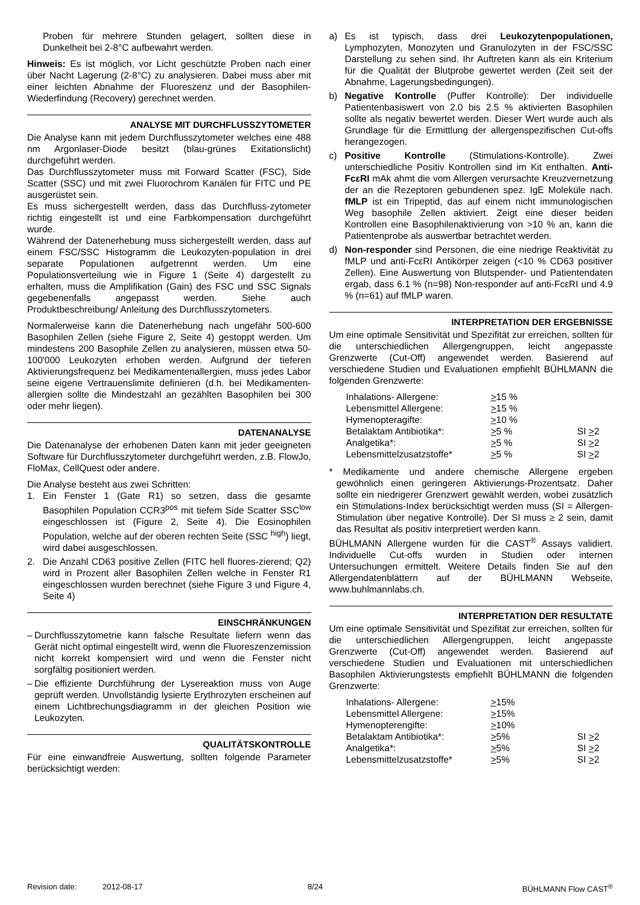Proben für mehrere Stunden gelagert, sollten diese in Dunkelheit bei 2-8°C aufbewahrt werden.
Hinweis: Es ist möglich, vor Licht geschützte Proben nach einer über Nacht Lagerung (2-8°C) zu analysieren. Dabei muss aber mit einer leichten Abnahme der Fluoreszenz und der Basophilen-Wiederfindung (Recovery) gerechnet werden.
ANALYSE MIT DURCHFLUSSZYTOMETER
Die Analyse kann mit jedem Durchflusszytometer welches eine 488 nm Argonlaser-Diode besitzt (blau-grünes Exitationslicht) durchgeführt werden.
Das Durchflusszytometer muss mit Forward Scatter (FSC), Side Scatter (SSC) und mit zwei Fluorochrom Kanälen für FITC und PE ausgerüstet sein.
Es muss sichergestellt werden, dass das Durchfluss-zytometer richtig eingestellt ist und eine Farbkompensation durchgeführt wurde.
Während der Datenerhebung muss sichergestellt werden, dass auf einem FSC/SSC Histogramm die Leukozyten-population in drei separate Populationen aufgetrennt werden. Um eine Populationsverteilung wie in Figure 1 (Seite 4) dargestellt zu erhalten, muss die Amplifikation (Gain) des FSC und SSC Signals gegebenenfalls angepasst werden. Siehe auch Produktbeschreibung/ Anleitung des Durchflusszytometers.
Normalerweise kann die Datenerhebung nach ungefähr 500-600 Basophilen Zellen (siehe Figure 2, Seite 4) gestoppt werden. Um mindestens 200 Basophile Zellen zu analysieren, müssen etwa 50-100'000 Leukozyten erhoben werden. Aufgrund der tieferen Aktivierungsfrequenz bei Medikamentenallergien, muss jedes Labor seine eigene Vertrauenslimite definieren (d.h. bei Medikamenten-allergien sollte die Mindestzahl an gezählten Basophilen bei 300 oder mehr liegen).
DATENANALYSE
Die Datenanalyse der erhobenen Daten kann mit jeder geeigneten Software für Durchflusszytometer durchgeführt werden, z.B. FlowJo, FloMax, CellQuest oder andere.
Die Analyse besteht aus zwei Schritten:
1. Ein Fenster 1 (Gate R1) so setzen, dass die gesamte Basophilen Population CCR3<sup>pos</sup> mit tiefem Side Scatter SSC<sup>low</sup> eingeschlossen ist (Figure 2, Seite 4). Die Eosinophilen Population, welche auf der oberen rechten Seite (SSC <sup>high</sup>) liegt, wird dabei ausgeschlossen.
2. Die Anzahl CD63 positive Zellen (FITC hell fluores-zierend; Q2) wird in Prozent aller Basophilen Zellen welche in Fenster R1 eingeschlossen wurden berechnet (siehe Figure 3 und Figure 4, Seite 4)
EINSCHRÄNKUNGEN
– Durchflusszytometrie kann falsche Resultate liefern wenn das Gerät nicht optimal eingestellt wird, wenn die Fluoreszenzemission nicht korrekt kompensiert wird und wenn die Fenster nicht sorgfältig positioniert werden.
– Die effiziente Durchführung der Lysereaktion muss von Auge geprüft werden. Unvollständig lysierte Erythrozyten erscheinen auf einem Lichtbrechungsdiagramm in der gleichen Position wie Leukozyten.
QUALITÄTSKONTROLLE
Für eine einwandfreie Auswertung, sollten folgende Parameter berücksichtigt werden:
a) Es ist typisch, dass drei Leukozytenpopulationen, Lymphozyten, Monozyten und Granulozyten in der FSC/SSC Darstellung zu sehen sind. Ihr Auftreten kann als ein Kriterium für die Qualität der Blutprobe gewertet werden (Zeit seit der Abnahme, Lagerungsbedingungen).
b) Negative Kontrolle (Puffer Kontrolle): Der individuelle Patientenbasiswert von 2.0 bis 2.5 % aktivierten Basophilen sollte als negativ bewertet werden. Dieser Wert wurde auch als Grundlage für die Ermittlung der allergenspezifischen Cut-offs herangezogen.
c) Positive Kontrolle (Stimulations-Kontrolle). Zwei unterschiedliche Positiv Kontrollen sind im Kit enthalten. Anti-FcεRI mAk ahmt die vom Allergen verursachte Kreuzvernetzung der an die Rezeptoren gebundenen spez. IgE Moleküle nach. fMLP ist ein Tripeptid, das auf einem nicht immunologischen Weg basophile Zellen aktiviert. Zeigt eine dieser beiden Kontrollen eine Basophilenaktivierung von >10 % an, kann die Patientenprobe als auswertbar betrachtet werden.
d) Non-responder sind Personen, die eine niedrige Reaktivität zu fMLP und anti-FcεRI Antikörper zeigen (<10 % CD63 positiver Zellen). Eine Auswertung von Blutspender- und Patientendaten ergab, dass 6.1 % (n=98) Non-responder auf anti-FcεRI und 4.9 % (n=61) auf fMLP waren.
INTERPRETATION DER ERGEBNISSE
Um eine optimale Sensitivität und Spezifität zur erreichen, sollten für die unterschiedlichen Allergengruppen, leicht angepasste Grenzwerte (Cut-Off) angewendet werden. Basierend auf verschiedene Studien und Evaluationen empfiehlt BÜHLMANN die folgenden Grenzwerte:
| Inhalations- Allergene: | > 15 % | |
| Lebensmittel Allergene: | > 15 % | |
| Hymenopteragifte: | > 10 % | |
| Betalaktam Antibiotika*: | > 5 % | SI > 2 |
| Analgetika*: | > 5 % | SI > 2 |
| Lebensmittelzusatzstoffe* | > 5 % | SI > 2 |
* Medikamente und andere chemische Allergene ergeben gewöhnlich einen geringeren Aktivierungs-Prozentsatz. Daher sollte ein niedrigerer Grenzwert gewählt werden, wobei zusätzlich ein Stimulations-Index berücksichtigt werden muss (SI = Allergen-Stimulation über negative Kontrolle). Der SI muss ≥ 2 sein, damit das Resultat als positiv interpretiert werden kann.
BÜHLMANN Allergene wurden für die CAST<sup>®</sup> Assays validiert. Individuelle Cut-offs wurden in Studien oder internen Untersuchungen ermittelt. Weitere Details finden Sie auf den Allergendatenblättern auf der BÜHLMANN Webseite, www.buhlmannlabs.ch.
INTERPRETATION DER RESULTATE
Um eine optimale Sensitivität und Spezifität zur erreichen, sollten für die unterschiedlichen Allergengruppen, leicht angepasste Grenzwerte (Cut-Off) angewendet werden. Basierend auf verschiedene Studien und Evaluationen mit unterschiedlichen Basophilen Aktivierungstests empfiehlt BÜHLMANN die folgenden Grenzwerte:
| Inhalations- Allergene: | > 15% | |
| Lebensmittel Allergene: | > 15% | |
| Hymenopterengifte: | > 10% | |
| Betalaktam Antibiotika*: | > 5% | SI > 2 |
| Analgetika*: | > 5% | SI > 2 |
| Lebensmittelzusatzstoffe* | > 5% | SI > 2 |
Revision date: 2012-08-17 8/24 BÜHLMANN Flow CAST<sup>®</sup>